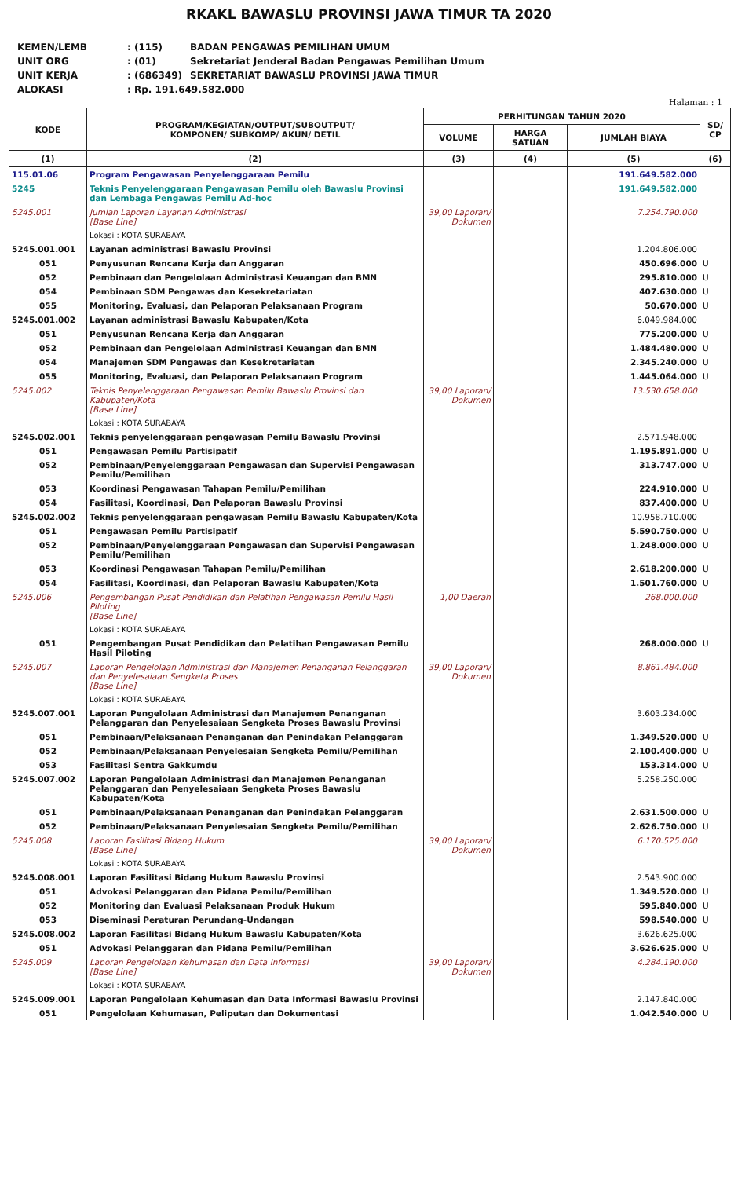RKAKL BAWASLU PROVINSI JAWA TIMUR TA 2020
| KEMEN/LEMB | : (115) | BADAN PENGAWAS PEMILIHAN UMUM |
| UNIT ORG | : (01) | Sekretariat Jenderal Badan Pengawas Pemilihan Umum |
| UNIT KERJA | : (686349) | SEKRETARIAT BAWASLU PROVINSI JAWA TIMUR |
| ALOKASI | : Rp. 191.649.582.000 | |
Halaman : 1
| KODE | PROGRAM/KEGIATAN/OUTPUT/SUBOUTPUT/ KOMPONEN/ SUBKOMP/ AKUN/ DETIL | PERHITUNGAN TAHUN 2020 | | | SD/ CP |
| --- | --- | --- | --- | --- | --- |
| | | VOLUME | HARGA SATUAN | JUMLAH BIAYA | |
| (1) | (2) | (3) | (4) | (5) | (6) |
| 115.01.06 | Program Pengawasan Penyelenggaraan Pemilu | | | 191.649.582.000 | |
| 5245 | Teknis Penyelenggaraan Pengawasan Pemilu oleh Bawaslu Provinsi dan Lembaga Pengawas Pemilu Ad-hoc | | | 191.649.582.000 | |
| 5245.001 | Jumlah Laporan Layanan Administrasi [Base Line] | 39,00 Laporan/ Dokumen | | 7.254.790.000 | |
| | Lokasi : KOTA SURABAYA | | | | |
| 5245.001.001 | Layanan administrasi Bawaslu Provinsi | | | 1.204.806.000 | |
| 051 | Penyusunan Rencana Kerja dan Anggaran | | | 450.696.000 | U |
| 052 | Pembinaan dan Pengelolaan Administrasi Keuangan dan BMN | | | 295.810.000 | U |
| 054 | Pembinaan SDM Pengawas dan Kesekretariatan | | | 407.630.000 | U |
| 055 | Monitoring, Evaluasi, dan Pelaporan Pelaksanaan Program | | | 50.670.000 | U |
| 5245.001.002 | Layanan administrasi Bawaslu Kabupaten/Kota | | | 6.049.984.000 | |
| 051 | Penyusunan Rencana Kerja dan Anggaran | | | 775.200.000 | U |
| 052 | Pembinaan dan Pengelolaan Administrasi Keuangan dan BMN | | | 1.484.480.000 | U |
| 054 | Manajemen SDM Pengawas dan Kesekretariatan | | | 2.345.240.000 | U |
| 055 | Monitoring, Evaluasi, dan Pelaporan Pelaksanaan Program | | | 1.445.064.000 | U |
| 5245.002 | Teknis Penyelenggaraan Pengawasan Pemilu Bawaslu Provinsi dan Kabupaten/Kota [Base Line] | 39,00 Laporan/ Dokumen | | 13.530.658.000 | |
| | Lokasi : KOTA SURABAYA | | | | |
| 5245.002.001 | Teknis penyelenggaraan pengawasan Pemilu Bawaslu Provinsi | | | 2.571.948.000 | |
| 051 | Pengawasan Pemilu Partisipatif | | | 1.195.891.000 | U |
| 052 | Pembinaan/Penyelenggaraan Pengawasan dan Supervisi Pengawasan Pemilu/Pemilihan | | | 313.747.000 | U |
| 053 | Koordinasi Pengawasan Tahapan Pemilu/Pemilihan | | | 224.910.000 | U |
| 054 | Fasilitasi, Koordinasi, Dan Pelaporan Bawaslu Provinsi | | | 837.400.000 | U |
| 5245.002.002 | Teknis penyelenggaraan pengawasan Pemilu Bawaslu Kabupaten/Kota | | | 10.958.710.000 | |
| 051 | Pengawasan Pemilu Partisipatif | | | 5.590.750.000 | U |
| 052 | Pembinaan/Penyelenggaraan Pengawasan dan Supervisi Pengawasan Pemilu/Pemilihan | | | 1.248.000.000 | U |
| 053 | Koordinasi Pengawasan Tahapan Pemilu/Pemilihan | | | 2.618.200.000 | U |
| 054 | Fasilitasi, Koordinasi, dan Pelaporan Bawaslu Kabupaten/Kota | | | 1.501.760.000 | U |
| 5245.006 | Pengembangan Pusat Pendidikan dan Pelatihan Pengawasan Pemilu Hasil Piloting [Base Line] | 1,00 Daerah | | 268.000.000 | |
| | Lokasi : KOTA SURABAYA | | | | |
| 051 | Pengembangan Pusat Pendidikan dan Pelatihan Pengawasan Pemilu Hasil Piloting | | | 268.000.000 | U |
| 5245.007 | Laporan Pengelolaan Administrasi dan Manajemen Penanganan Pelanggaran dan Penyelesaiaan Sengketa Proses [Base Line] | 39,00 Laporan/ Dokumen | | 8.861.484.000 | |
| | Lokasi : KOTA SURABAYA | | | | |
| 5245.007.001 | Laporan Pengelolaan Administrasi dan Manajemen Penanganan Pelanggaran dan Penyelesaiaan Sengketa Proses Bawaslu Provinsi | | | 3.603.234.000 | |
| 051 | Pembinaan/Pelaksanaan Penanganan dan Penindakan Pelanggaran | | | 1.349.520.000 | U |
| 052 | Pembinaan/Pelaksanaan Penyelesaian Sengketa Pemilu/Pemilihan | | | 2.100.400.000 | U |
| 053 | Fasilitasi Sentra Gakkumdu | | | 153.314.000 | U |
| 5245.007.002 | Laporan Pengelolaan Administrasi dan Manajemen Penanganan Pelanggaran dan Penyelesaiaan Sengketa Proses Bawaslu Kabupaten/Kota | | | 5.258.250.000 | |
| 051 | Pembinaan/Pelaksanaan Penanganan dan Penindakan Pelanggaran | | | 2.631.500.000 | U |
| 052 | Pembinaan/Pelaksanaan Penyelesaian Sengketa Pemilu/Pemilihan | | | 2.626.750.000 | U |
| 5245.008 | Laporan Fasilitasi Bidang Hukum [Base Line] | 39,00 Laporan/ Dokumen | | 6.170.525.000 | |
| | Lokasi : KOTA SURABAYA | | | | |
| 5245.008.001 | Laporan Fasilitasi Bidang Hukum Bawaslu Provinsi | | | 2.543.900.000 | |
| 051 | Advokasi Pelanggaran dan Pidana Pemilu/Pemilihan | | | 1.349.520.000 | U |
| 052 | Monitoring dan Evaluasi Pelaksanaan Produk Hukum | | | 595.840.000 | U |
| 053 | Diseminasi Peraturan Perundang-Undangan | | | 598.540.000 | U |
| 5245.008.002 | Laporan Fasilitasi Bidang Hukum Bawaslu Kabupaten/Kota | | | 3.626.625.000 | |
| 051 | Advokasi Pelanggaran dan Pidana Pemilu/Pemilihan | | | 3.626.625.000 | U |
| 5245.009 | Laporan Pengelolaan Kehumasan dan Data Informasi [Base Line] | 39,00 Laporan/ Dokumen | | 4.284.190.000 | |
| | Lokasi : KOTA SURABAYA | | | | |
| 5245.009.001 | Laporan Pengelolaan Kehumasan dan Data Informasi Bawaslu Provinsi | | | 2.147.840.000 | |
| 051 | Pengelolaan Kehumasan, Peliputan dan Dokumentasi | | | 1.042.540.000 | U |